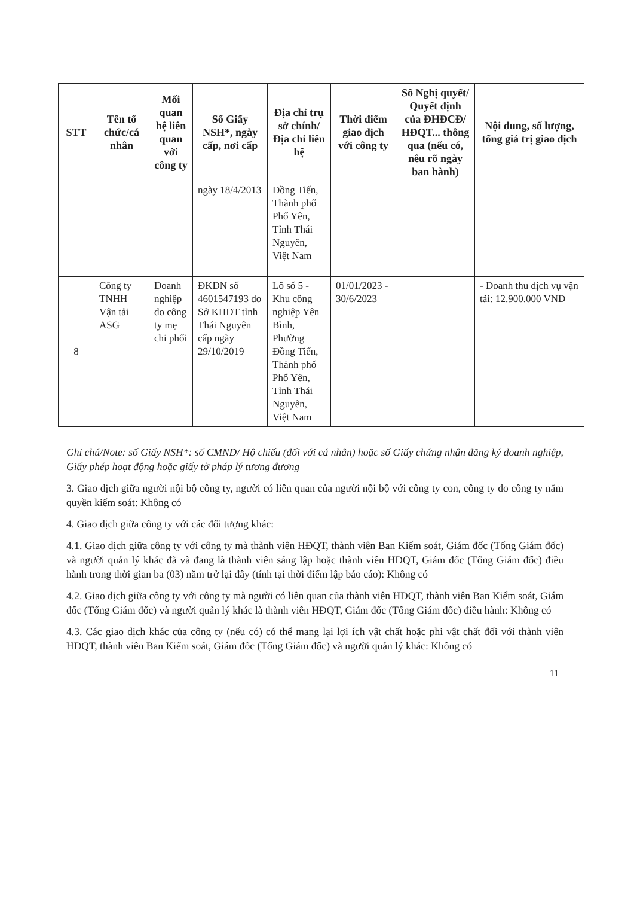| STT | Tên tổ chức/cá nhân | Mối quan hệ liên quan với công ty | Số Giấy NSH*, ngày cấp, nơi cấp | Địa chỉ trụ sở chính/ Địa chỉ liên hệ | Thời điểm giao dịch với công ty | Số Nghị quyết/ Quyết định của ĐHĐCĐ/ HĐQT... thông qua (nếu có, nêu rõ ngày ban hành) | Nội dung, số lượng, tổng giá trị giao dịch |
| --- | --- | --- | --- | --- | --- | --- | --- |
| | | | ngày 18/4/2013 | Đồng Tiến, Thành phố Phổ Yên, Tỉnh Thái Nguyên, Việt Nam | | | |
| 8 | Công ty TNHH Vận tải ASG | Doanh nghiệp do công ty mẹ chi phối | ĐKDN số 4601547193 do Sở KHĐT tỉnh Thái Nguyên cấp ngày 29/10/2019 | Lô số 5 - Khu công nghiệp Yên Bình, Phường Đồng Tiến, Thành phố Phổ Yên, Tỉnh Thái Nguyên, Việt Nam | 01/01/2023 - 30/6/2023 | | - Doanh thu dịch vụ vận tải: 12.900.000 VND |
Ghi chú/Note: số Giấy NSH*: số CMND/ Hộ chiếu (đối với cá nhân) hoặc số Giấy chứng nhận đăng ký doanh nghiệp, Giấy phép hoạt động hoặc giấy tờ pháp lý tương đương
3. Giao dịch giữa người nội bộ công ty, người có liên quan của người nội bộ với công ty con, công ty do công ty nắm quyền kiểm soát: Không có
4. Giao dịch giữa công ty với các đối tượng khác:
4.1. Giao dịch giữa công ty với công ty mà thành viên HĐQT, thành viên Ban Kiểm soát, Giám đốc (Tổng Giám đốc) và người quản lý khác đã và đang là thành viên sáng lập hoặc thành viên HĐQT, Giám đốc (Tổng Giám đốc) điều hành trong thời gian ba (03) năm trở lại đây (tính tại thời điểm lập báo cáo): Không có
4.2. Giao dịch giữa công ty với công ty mà người có liên quan của thành viên HĐQT, thành viên Ban Kiểm soát, Giám đốc (Tổng Giám đốc) và người quản lý khác là thành viên HĐQT, Giám đốc (Tổng Giám đốc) điều hành: Không có
4.3. Các giao dịch khác của công ty (nếu có) có thể mang lại lợi ích vật chất hoặc phi vật chất đối với thành viên HĐQT, thành viên Ban Kiểm soát, Giám đốc (Tổng Giám đốc) và người quản lý khác: Không có
11